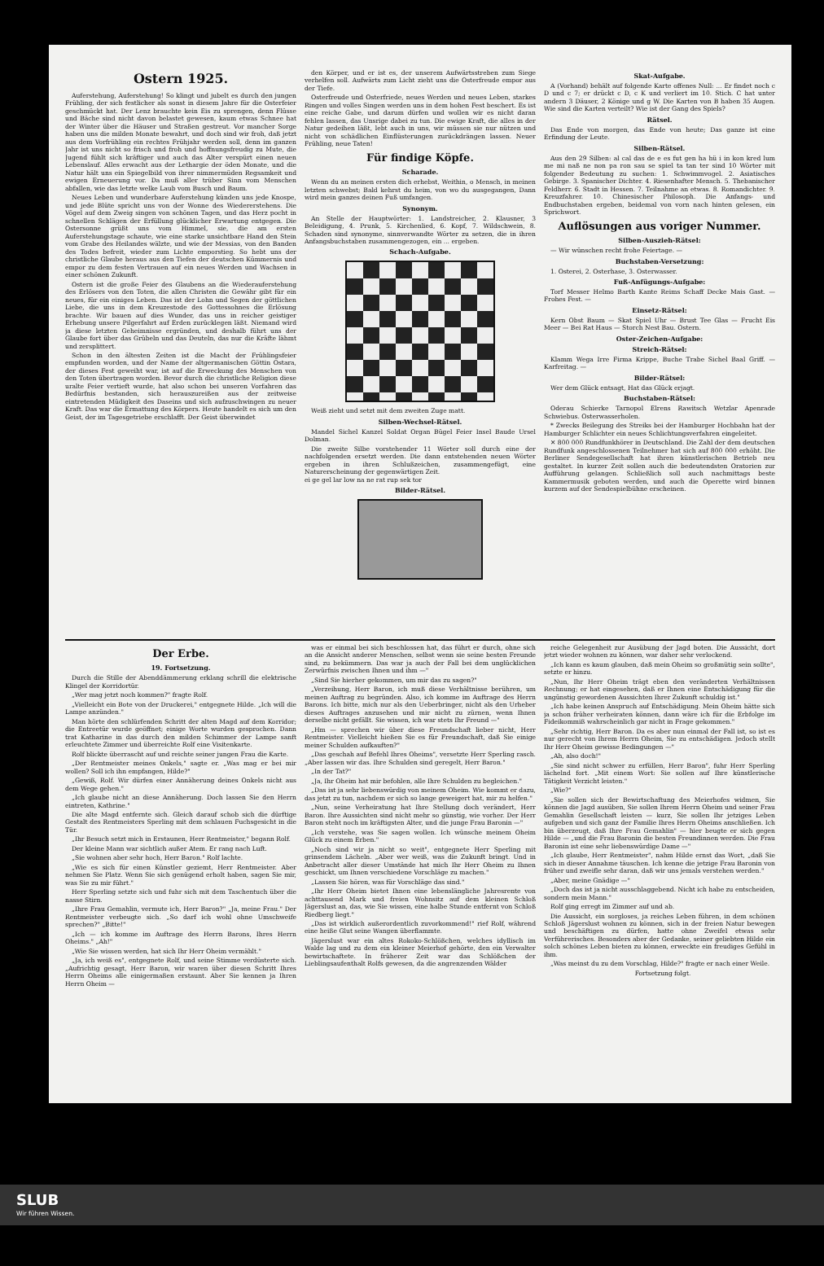Ostern 1925.
Auferstehung, Auferstehung! So klingt und jubelt es durch den jungen Frühling, der sich festlicher als sonst in diesem Jahre für die Osterfeier geschmückt hat. Der Lenz brauchte kein Eis zu sprengen, denn Flüsse und Bäche sind nicht davon belastet gewesen, kaum etwas Schnee hat der Winter über die Häuser und Straßen gestreut. Vor mancher Sorge haben uns die milden Monate bewahrt, und doch sind wir froh, daß jetzt aus dem Vorfrühling ein rechtes Frühjahr werden soll, denn im ganzen Jahr ist uns nicht so frisch und froh und hoffnungsfreudig zu Mute, die Jugend fühlt sich kräftiger und auch das Alter verspürt einen neuen Lebenslauf. Alles erwacht aus der Lethargie der öden Monate, und die Natur hält uns ein Spiegelbild von ihrer nimmermüden Regsamkeit und ewigen Erneuerung vor. Da muß aller trüber Sinn vom Menschen abfallen, wie das letzte welke Laub vom Busch und Baum.
Neues Leben und wunderbare Auferstehung künden uns jede Knospe, und jede Blüte spricht uns von der Wonne des Wiedererstehens. Die Vögel auf dem Zweig singen von schönen Tagen, und das Herz pocht in schnellen Schlägen der Erfüllung glücklicher Erwartung entgegen. Die Ostersonne grüßt uns vom Himmel, sie, die am ersten Auferstehungstage schaute, wie eine starke unsichtbare Hand den Stein vom Grabe des Heilandes wälzte, und wie der Messias, von den Banden des Todes befreit, wieder zum Lichte emporstieg. So hebt uns der christliche Glaube heraus aus den Tiefen der deutschen Kümmernis und empor zu dem festen Vertrauen auf ein neues Werden und Wachsen in einer schönen Zukunft.
Ostern ist die große Feier des Glaubens an die Wiederauferstehung des Erlösers von den Toten, die allen Christen die Gewähr gibt für ein neues, für ein einiges Leben. Das ist der Lohn und Segen der göttlichen Liebe, die uns in dem Kreuzestode des Gottessohnes die Erlösung brachte. Wir bauen auf dies Wunder, das uns in reicher geistiger Erhebung unsere Pilgerfahrt auf Erden zurücklegen läßt. Niemand wird ja diese letzten Geheimnisse ergründen, und deshalb führt uns der Glaube fort über das Grübeln und das Deuteln, das nur die Kräfte lähmt und zersplittert.
Schon in den ältesten Zeiten ist die Macht der Frühlingsfeier empfunden worden, und der Name der altgermanischen Göttin Ostara, der dieses Fest geweiht war, ist auf die Erweckung des Menschen von den Toten übertragen worden. Bevor durch die christliche Religion diese uralte Feier vertieft wurde, hat also schon bei unseren Vorfahren das Bedürfnis bestanden, sich herauszureißen aus der zeitweise eintretenden Müdigkeit des Daseins und sich aufzuschwingen zu neuer Kraft. Das war die Ermattung des Körpers. Heute handelt es sich um den Geist, der im Tagesgetriebe erschlafft. Der Geist überwindet
den Körper, und er ist es, der unserem Aufwärtsstreben zum Siege verhelfen soll. Aufwärts zum Licht zieht uns die Osterfreude empor aus der Tiefe.
Osterfreude und Osterfriede, neues Werden und neues Leben, starkes Ringen und volles Singen werden uns in dem hohen Fest beschert. Es ist eine reiche Gabe, und darum dürfen und wollen wir es nicht daran fehlen lassen, das Unsrige dabei zu tun. Die ewige Kraft, die alles in der Natur gedeihen läßt, lebt auch in uns, wir müssen sie nur nützen und nicht von schädlichen Einflüsterungen zurückdrängen lassen. Neuer Frühling, neue Taten!
Für findige Köpfe.
Scharade.
Wenn du an meinen ersten dich erhebst, Weithin, o Mensch, in meinen letzten schwebst; Bald kehrst du heim, von wo du ausgegangen, Dann wird mein ganzes deinen Fuß umfangen.
Synonym.
An Stelle der Hauptwörter: 1. Landstreicher, 2. Klausner, 3 Beleidigung, 4. Prunk, 5. Kirchenlied, 6. Kopf, 7. Wildschwein, 8. Schaden sind synonyme, sinnverwandte Wörter zu setzen, die in ihren Anfangsbuchstaben zusammengezogen, ein ... ergeben.
Schach-Aufgabe.
Weiß zieht und setzt mit dem zweiten Zuge matt.
Silben-Wechsel-Rätsel.
Mandel Sichel Kanzel Soldat Organ Bügel Feier Insel Baude Ursel Dolman.
Die zweite Silbe vorstehender 11 Wörter soll durch eine der nachfolgenden ersetzt werden. Die dann entstehenden neuen Wörter ergeben in ihren Schlußzeichen, zusammengefügt, eine Naturerscheinung der gegenwärtigen Zeit.
ei ge gel lar low na ne rat rup sek tor
Bilder-Rätsel.
Skat-Aufgabe.
A (Vorhand) behält auf folgende Karte offenes Null: ... Er findet noch c D und c 7; er drückt c D, c K und verliert im 10. Stich. C hat unter andern 3 Däuser, 2 Könige und g W. Die Karten von B haben 35 Augen. Wie sind die Karten verteilt? Wie ist der Gang des Spiels?
Rätsel.
Das Ende von morgen, das Ende von heute; Das ganze ist eine Erfindung der Leute.
Silben-Rätsel.
Aus den 29 Silben: al cal das de e es fut gen ha hü i in kon kred lum me mi naß ne non pa ron sau se spiel ta tan ter sind 10 Wörter mit folgender Bedeutung zu suchen: 1. Schwimmvogel. 2. Asiatisches Gebirge. 3. Spanischer Dichter. 4. Riesenhafter Mensch. 5. Thebanischer Feldherr. 6. Stadt in Hessen. 7. Teilnahme an etwas. 8. Romandichter. 9. Kreuzfahrer. 10. Chinesischer Philosoph. Die Anfangs- und Endbuchstaben ergeben, beidemal von vorn nach hinten gelesen, ein Sprichwort.
Auflösungen aus voriger Nummer.
Silben-Auszieh-Rätsel:
— Wir wünschen recht frohe Feiertage. —
Buchstaben-Versetzung:
1. Osterei, 2. Osterhase, 3. Osterwasser.
Fuß-Anfügungs-Aufgabe:
Torf Messer Helmo Barth Kante Reims Schaff Decke Mais Gast. — Frohes Fest. —
Einsetz-Rätsel:
Kern Obst Baum — Skat Spiel Uhr — Brust Tee Glas — Frucht Eis Meer — Bei Rat Haus — Storch Nest Bau. Ostern.
Oster-Zeichen-Aufgabe:
Streich-Rätsel:
Klamm Wega Irre Firma Krippe, Buche Trabe Sichel Baal Griff. — Karfreitag. —
Bilder-Rätsel:
Wer dem Glück entsagt, Hat das Glück erjagt.
Buchstaben-Rätsel:
Oderau Schierke Tarnopol Elrens Rawitsch Wetzlar Apenrade Schwiebus. Osterwasserholen.
* Zwecks Beilegung des Streiks bei der Hamburger Hochbahn hat der Hamburger Schlichter ein neues Schlichtungsverfahren eingeleitet.
✕ 800 000 Rundfunkhörer in Deutschland. Die Zahl der dem deutschen Rundfunk angeschlossenen Teilnehmer hat sich auf 800 000 erhöht. Die Berliner Sendegesellschaft hat ihren künstlerischen Betrieb neu gestaltet. In kurzer Zeit sollen auch die bedeutendsten Oratorien zur Aufführung gelangen. Schließlich soll auch nachmittags beste Kammermusik geboten werden, und auch die Operette wird binnen kurzem auf der Sendespielbühne erscheinen.
Der Erbe.
19. Fortsetzung.
Durch die Stille der Abenddämmerung erklang schrill die elektrische Klingel der Korridortür.
„Wer mag jetzt noch kommen?" fragte Rolf.
„Vielleicht ein Bote von der Druckerei," entgegnete Hilde. „Ich will die Lampe anzünden."
Man hörte den schlürfenden Schritt der alten Magd auf dem Korridor; die Entreetür wurde geöffnet; einige Worte wurden gesprochen. Dann trat Katharine in das durch den milden Schimmer der Lampe sanft erleuchtete Zimmer und überreichte Rolf eine Visitenkarte.
Rolf blickte überrascht auf und reichte seiner jungen Frau die Karte.
„Der Rentmeister meines Onkels," sagte er. „Was mag er bei mir wollen? Soll ich ihn empfangen, Hilde?"
„Gewiß, Rolf. Wir dürfen einer Annäherung deines Onkels nicht aus dem Wege gehen."
„Ich glaube nicht an diese Annäherung. Doch lassen Sie den Herrn eintreten, Kathrine."
Die alte Magd entfernte sich. Gleich darauf schob sich die dürftige Gestalt des Rentmeisters Sperling mit dem schlauen Fuchsgesicht in die Tür.
„Ihr Besuch setzt mich in Erstaunen, Herr Rentmeister," begann Rolf.
Der kleine Mann war sichtlich außer Atem. Er rang nach Luft.
„Sie wohnen aber sehr hoch, Herr Baron." Rolf lachte.
„Wie es sich für einen Künstler geziemt, Herr Rentmeister. Aber nehmen Sie Platz. Wenn Sie sich genügend erholt haben, sagen Sie mir, was Sie zu mir führt."
Herr Sperling setzte sich und fuhr sich mit dem Taschentuch über die nasse Stirn.
„Ihre Frau Gemahlin, vermute ich, Herr Baron?" „Ja, meine Frau." Der Rentmeister verbeugte sich. „So darf ich wohl ohne Umschweife sprechen?" „Bitte!"
„Ich — ich komme im Auftrage des Herrn Barons, Ihres Herrn Oheims." „Ah!"
„Wie Sie wissen werden, hat sich Ihr Herr Oheim vermählt."
„Ja, ich weiß es", entgegnete Rolf, und seine Stimme verdüsterte sich. „Aufrichtig gesagt, Herr Baron, wir waren über diesen Schritt Ihres Herrn Oheims alle einigermaßen erstaunt. Aber Sie kennen ja Ihren Herrn Oheim —
was er einmal bei sich beschlossen hat, das führt er durch, ohne sich an die Ansicht anderer Menschen, selbst wenn sie seine besten Freunde sind, zu bekümmern. Das war ja auch der Fall bei dem unglücklichen Zerwürfnis zwischen Ihnen und ihm —"
„Sind Sie hierher gekommen, um mir das zu sagen?"
„Verzeihung, Herr Baron, ich muß diese Verhältnisse berühren, um meinen Auftrag zu begründen. Also, ich komme im Auftrage des Herrn Barons. Ich bitte, mich nur als den Ueberbringer, nicht als den Urheber dieses Auftrages anzusehen und mir nicht zu zürnen, wenn Ihnen derselbe nicht gefällt. Sie wissen, ich war stets Ihr Freund —"
„Hm — sprechen wir über diese Freundschaft lieber nicht, Herr Rentmeister. Vielleicht hießen Sie es für Freundschaft, daß Sie einige meiner Schulden aufkauften?"
„Das geschah auf Befehl Ihres Oheims", versetzte Herr Sperling rasch. „Aber lassen wir das. Ihre Schulden sind geregelt, Herr Baron."
„In der Tat?"
„Ja, Ihr Oheim hat mir befohlen, alle Ihre Schulden zu begleichen."
„Das ist ja sehr liebenswürdig von meinem Oheim. Wie kommt er dazu, das jetzt zu tun, nachdem er sich so lange geweigert hat, mir zu helfen."
„Nun, seine Verheiratung hat Ihre Stellung doch verändert, Herr Baron. Ihre Aussichten sind nicht mehr so günstig, wie vorher. Der Herr Baron steht noch im kräftigsten Alter, und die junge Frau Baronin —"
„Ich verstehe, was Sie sagen wollen. Ich wünsche meinem Oheim Glück zu einem Erben."
„Noch sind wir ja nicht so weit", entgegnete Herr Sperling mit grinsendem Lächeln. „Aber wer weiß, was die Zukunft bringt. Und in Anbetracht aller dieser Umstände hat mich Ihr Herr Oheim zu Ihnen geschickt, um Ihnen verschiedene Vorschläge zu machen."
„Lassen Sie hören, was für Vorschläge das sind."
„Ihr Herr Oheim bietet Ihnen eine lebenslängliche Jahresrente von achttausend Mark und freien Wohnsitz auf dem kleinen Schloß Jägerslust an, das, wie Sie wissen, eine halbe Stunde entfernt von Schloß Riedberg liegt."
„Das ist wirklich außerordentlich zuvorkommend!" rief Rolf, während eine heiße Glut seine Wangen überflammte.
Jägerslust war ein altes Rokoko-Schlößchen, welches idyllisch im Walde lag und zu dem ein kleiner Meierhof gehörte, den ein Verwalter bewirtschaftete. In früherer Zeit war das Schlößchen der Lieblingsaufenthalt Rolfs gewesen, da die angrenzenden Wälder
reiche Gelegenheit zur Ausübung der Jagd boten. Die Aussicht, dort jetzt wieder wohnen zu können, war daher sehr verlockend.
„Ich kann es kaum glauben, daß mein Oheim so großmütig sein sollte", setzte er hinzu.
„Nun, Ihr Herr Oheim trägt eben den veränderten Verhältnissen Rechnung; er hat eingesehen, daß er Ihnen eine Entschädigung für die ungünstig gewordenen Aussichten Ihrer Zukunft schuldig ist."
„Ich habe keinen Anspruch auf Entschädigung. Mein Oheim hätte sich ja schon früher verheiraten können, dann wäre ich für die Erbfolge im Fideikommiß wahrscheinlich gar nicht in Frage gekommen."
„Sehr richtig, Herr Baron. Da es aber nun einmal der Fall ist, so ist es nur gerecht von Ihrem Herrn Oheim, Sie zu entschädigen. Jedoch stellt Ihr Herr Oheim gewisse Bedingungen —"
„Ah, also doch!"
„Sie sind nicht schwer zu erfüllen, Herr Baron", fuhr Herr Sperling lächelnd fort. „Mit einem Wort: Sie sollen auf Ihre künstlerische Tätigkeit Verzicht leisten."
„Wie?"
„Sie sollen sich der Bewirtschaftung des Meierhofes widmen, Sie können die Jagd ausüben, Sie sollen Ihrem Herrn Oheim und seiner Frau Gemahlin Gesellschaft leisten — kurz, Sie sollen Ihr jetziges Leben aufgeben und sich ganz der Familie Ihres Herrn Oheims anschließen. Ich bin überzeugt, daß Ihre Frau Gemahlin" — hier beugte er sich gegen Hilde — „und die Frau Baronin die besten Freundinnen werden. Die Frau Baronin ist eine sehr liebenswürdige Dame —"
„Ich glaube, Herr Rentmeister", nahm Hilde ernst das Wort, „daß Sie sich in dieser Annahme täuschen. Ich kenne die jetzige Frau Baronin von früher und zweifle sehr daran, daß wir uns jemals verstehen werden."
„Aber, meine Gnädige —"
„Doch das ist ja nicht ausschlaggebend. Nicht ich habe zu entscheiden, sondern mein Mann."
Rolf ging erregt im Zimmer auf und ab.
Die Aussicht, ein sorgloses, ja reiches Leben führen, in dem schönen Schloß Jägerslust wohnen zu können, sich in der freien Natur bewegen und beschäftigen zu dürfen, hatte ohne Zweifel etwas sehr Verführerisches. Besonders aber der Gedanke, seiner geliebten Hilde ein solch schönes Leben bieten zu können, erweckte ein freudiges Gefühl in ihm.
„Was meinst du zu dem Vorschlag, Hilde?" fragte er nach einer Weile.
Fortsetzung folgt.
SLUB
Wir führen Wissen.